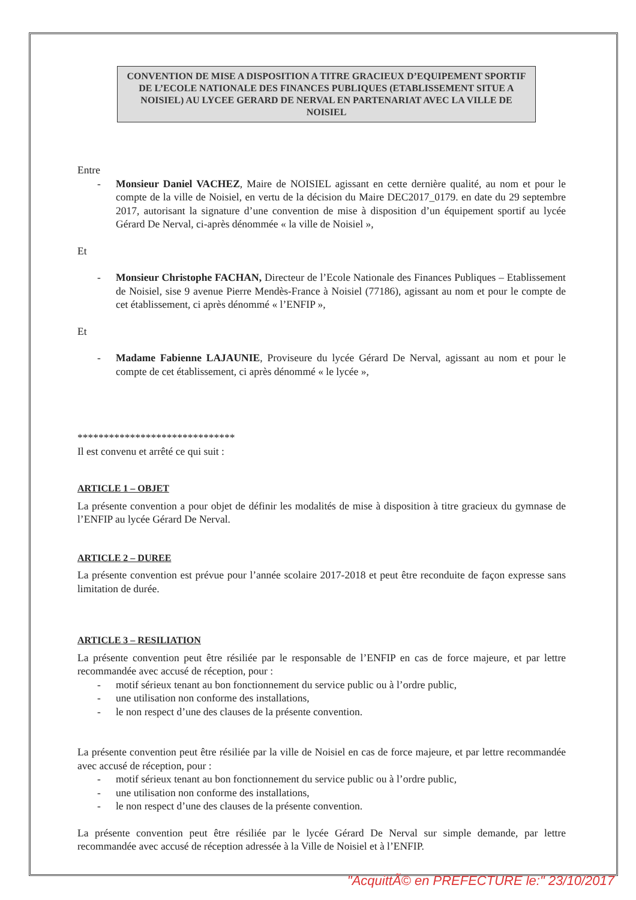CONVENTION DE MISE A DISPOSITION A TITRE GRACIEUX D’EQUIPEMENT SPORTIF DE L’ECOLE NATIONALE DES FINANCES PUBLIQUES (ETABLISSEMENT SITUE A NOISIEL) AU LYCEE GERARD DE NERVAL EN PARTENARIAT AVEC LA VILLE DE NOISIEL
Entre
- Monsieur Daniel VACHEZ, Maire de NOISIEL agissant en cette dernière qualité, au nom et pour le compte de la ville de Noisiel, en vertu de la décision du Maire DEC2017_0179. en date du 29 septembre 2017, autorisant la signature d’une convention de mise à disposition d’un équipement sportif au lycée Gérard De Nerval, ci-après dénommée « la ville de Noisiel »,
Et
- Monsieur Christophe FACHAN, Directeur de l’Ecole Nationale des Finances Publiques – Etablissement de Noisiel, sise 9 avenue Pierre Mendès-France à Noisiel (77186), agissant au nom et pour le compte de cet établissement, ci après dénommé « l’ENFIP »,
Et
- Madame Fabienne LAJAUNIE, Proviseure du lycée Gérard De Nerval, agissant au nom et pour le compte de cet établissement, ci après dénommé « le lycée »,
******************************
Il est convenu et arrêté ce qui suit :
ARTICLE 1 – OBJET
La présente convention a pour objet de définir les modalités de mise à disposition à titre gracieux du gymnase de l’ENFIP au lycée Gérard De Nerval.
ARTICLE 2 – DUREE
La présente convention est prévue pour l’année scolaire 2017-2018 et peut être reconduite de façon expresse sans limitation de durée.
ARTICLE 3 – RESILIATION
La présente convention peut être résiliée par le responsable de l’ENFIP en cas de force majeure, et par lettre recommandée avec accusé de réception, pour :
- motif sérieux tenant au bon fonctionnement du service public ou à l’ordre public,
- une utilisation non conforme des installations,
- le non respect d’une des clauses de la présente convention.
La présente convention peut être résiliée par la ville de Noisiel en cas de force majeure, et par lettre recommandée avec accusé de réception, pour :
- motif sérieux tenant au bon fonctionnement du service public ou à l’ordre public,
- une utilisation non conforme des installations,
- le non respect d’une des clauses de la présente convention.
La présente convention peut être résiliée par le lycée Gérard De Nerval sur simple demande, par lettre recommandée avec accusé de réception adressée à la Ville de Noisiel et à l’ENFIP.
"AcquittÃ© en PREFECTURE le:" 23/10/2017